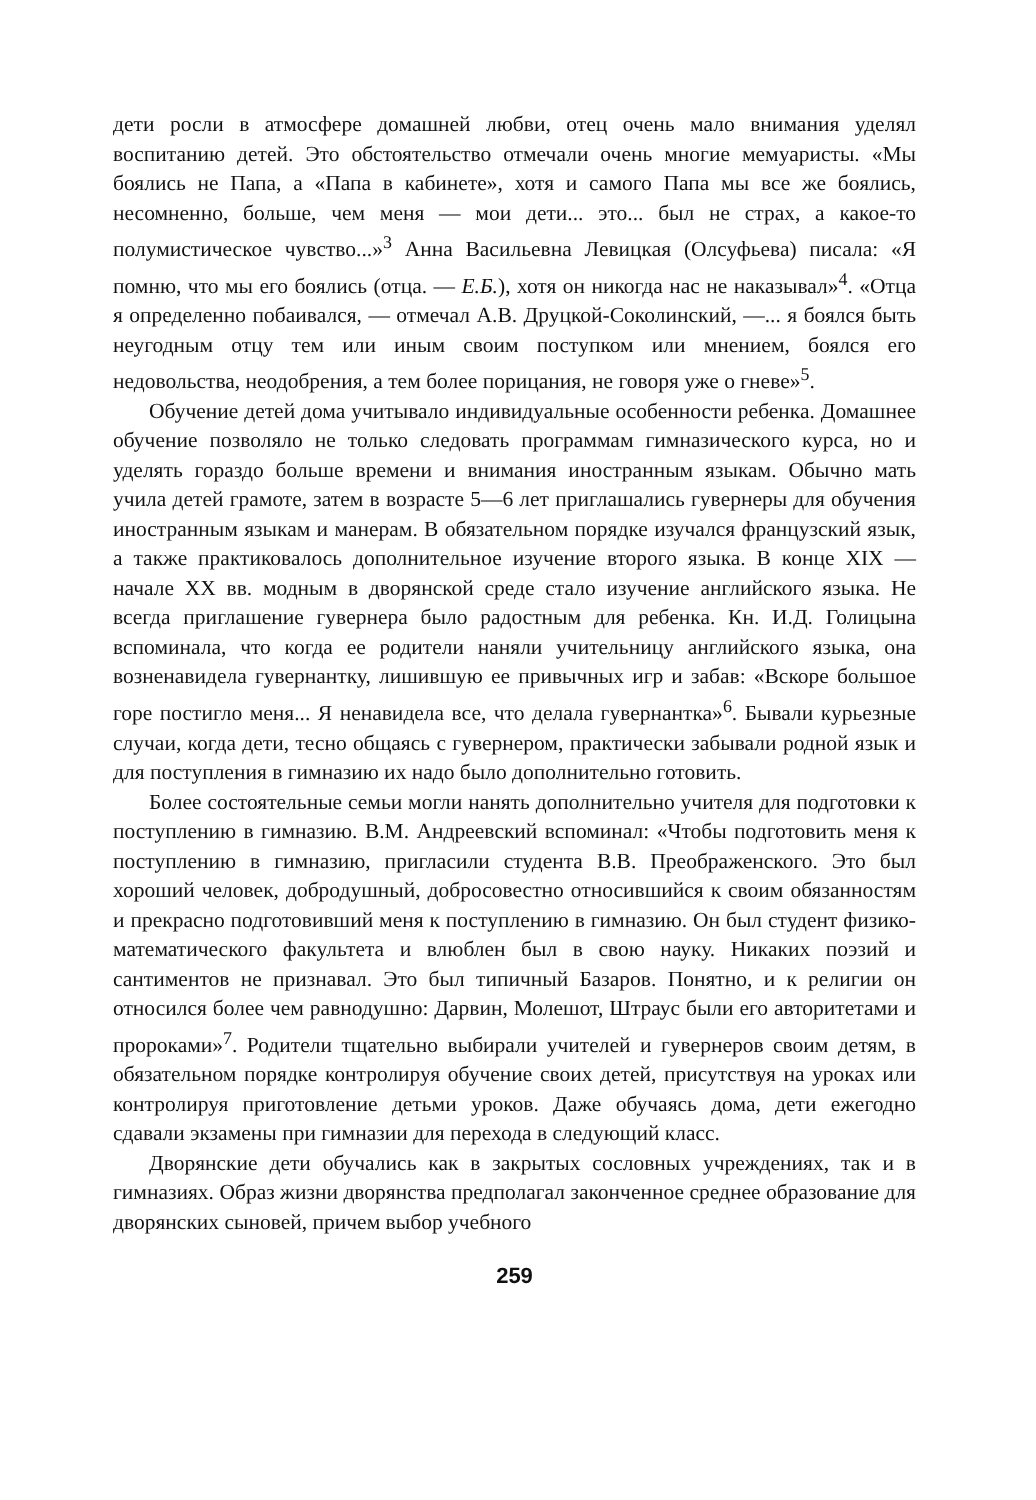дети росли в атмосфере домашней любви, отец очень мало внимания уделял воспитанию детей. Это обстоятельство отмечали очень многие мемуаристы. «Мы боялись не Папа, а «Папа в кабинете», хотя и самого Папа мы все же боялись, несомненно, больше, чем меня — мои дети... это... был не страх, а какое-то полумистическое чувство...»<sup>3</sup> Анна Васильевна Левицкая (Олсуфьева) писала: «Я помню, что мы его боялись (отца. — Е.Б.), хотя он никогда нас не наказывал»<sup>4</sup>. «Отца я определенно побаивался, — отмечал А.В. Друцкой-Соколинский, —... я боялся быть неугодным отцу тем или иным своим поступком или мнением, боялся его недовольства, неодобрения, а тем более порицания, не говоря уже о гневе»<sup>5</sup>.
Обучение детей дома учитывало индивидуальные особенности ребенка. Домашнее обучение позволяло не только следовать программам гимназического курса, но и уделять гораздо больше времени и внимания иностранным языкам. Обычно мать учила детей грамоте, затем в возрасте 5—6 лет приглашались гувернеры для обучения иностранным языкам и манерам. В обязательном порядке изучался французский язык, а также практиковалось дополнительное изучение второго языка. В конце XIX — начале XX вв. модным в дворянской среде стало изучение английского языка. Не всегда приглашение гувернера было радостным для ребенка. Кн. И.Д. Голицына вспоминала, что когда ее родители наняли учительницу английского языка, она возненавидела гувернантку, лишившую ее привычных игр и забав: «Вскоре большое горе постигло меня... Я ненавидела все, что делала гувернантка»<sup>6</sup>. Бывали курьезные случаи, когда дети, тесно общаясь с гувернером, практически забывали родной язык и для поступления в гимназию их надо было дополнительно готовить.
Более состоятельные семьи могли нанять дополнительно учителя для подготовки к поступлению в гимназию. В.М. Андреевский вспоминал: «Чтобы подготовить меня к поступлению в гимназию, пригласили студента В.В. Преображенского. Это был хороший человек, добродушный, добросовестно относившийся к своим обязанностям и прекрасно подготовивший меня к поступлению в гимназию. Он был студент физико-математического факультета и влюблен был в свою науку. Никаких поэзий и сантиментов не признавал. Это был типичный Базаров. Понятно, и к религии он относился более чем равнодушно: Дарвин, Молешот, Штраус были его авторитетами и пророками»<sup>7</sup>. Родители тщательно выбирали учителей и гувернеров своим детям, в обязательном порядке контролируя обучение своих детей, присутствуя на уроках или контролируя приготовление детьми уроков. Даже обучаясь дома, дети ежегодно сдавали экзамены при гимназии для перехода в следующий класс.
Дворянские дети обучались как в закрытых сословных учреждениях, так и в гимназиях. Образ жизни дворянства предполагал законченное среднее образование для дворянских сыновей, причем выбор учебного
259